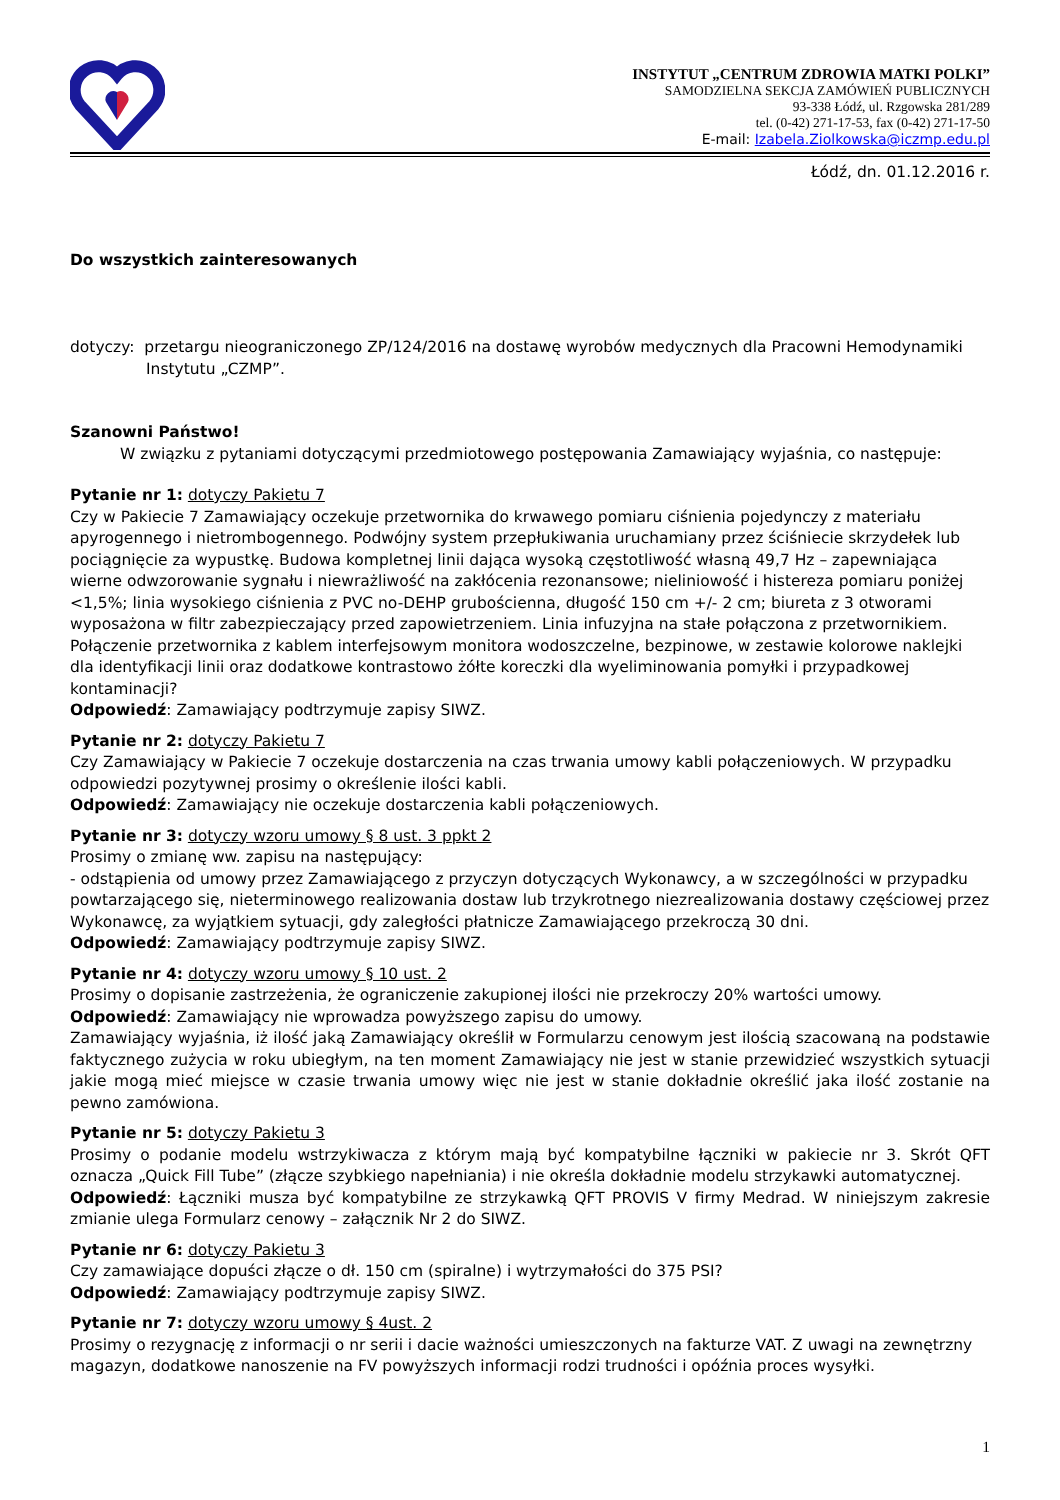INSTYTUT „CENTRUM ZDROWIA MATKI POLKI”
SAMODZIELNA SEKCJA ZAMÓWIEŃ PUBLICZNYCH
93-338 Łódź, ul. Rzgowska 281/289
tel. (0-42) 271-17-53, fax (0-42) 271-17-50
E-mail: Izabela.Ziolkowska@iczmp.edu.pl
Łódź, dn. 01.12.2016 r.
Do wszystkich zainteresowanych
dotyczy: przetargu nieograniczonego ZP/124/2016 na dostawę wyrobów medycznych dla Pracowni Hemodynamiki Instytutu „CZMP”.
Szanowni Państwo!
W związku z pytaniami dotyczącymi przedmiotowego postępowania Zamawiający wyjaśnia, co następuje:
Pytanie nr 1: dotyczy Pakietu 7
Czy w Pakiecie 7 Zamawiający oczekuje przetwornika do krwawego pomiaru ciśnienia pojedynczy z materiału apyrogennego i nietrombogennego. Podwójny system przepłukiwania uruchamiany przez ściśniecie skrzydełek lub pociągnięcie za wypustkę. Budowa kompletnej linii dająca wysoką częstotliwość własną 49,7 Hz – zapewniająca wierne odwzorowanie sygnału i niewrażliwość na zakłócenia rezonansowe; nieliniowość i histereza pomiaru poniżej <1,5%; linia wysokiego ciśnienia z PVC no-DEHP grubościenna, długość 150 cm +/- 2 cm; biureta z 3 otworami wyposażona w filtr zabezpieczający przed zapowietrzeniem. Linia infuzyjna na stałe połączona z przetwornikiem. Połączenie przetwornika z kablem interfejsowym monitora wodoszczelne, bezpinowe, w zestawie kolorowe naklejki dla identyfikacji linii oraz dodatkowe kontrastowo żółte koreczki dla wyeliminowania pomyłki i przypadkowej kontaminacji?
Odpowiedź: Zamawiający podtrzymuje zapisy SIWZ.
Pytanie nr 2: dotyczy Pakietu 7
Czy Zamawiający w Pakiecie 7 oczekuje dostarczenia na czas trwania umowy kabli połączeniowych. W przypadku odpowiedzi pozytywnej prosimy o określenie ilości kabli.
Odpowiedź: Zamawiający nie oczekuje dostarczenia kabli połączeniowych.
Pytanie nr 3: dotyczy wzoru umowy § 8 ust. 3 ppkt 2
Prosimy o zmianę ww. zapisu na następujący:
- odstąpienia od umowy przez Zamawiającego z przyczyn dotyczących Wykonawcy, a w szczególności w przypadku powtarzającego się, nieterminowego realizowania dostaw lub trzykrotnego niezrealizowania dostawy częściowej przez Wykonawcę, za wyjątkiem sytuacji, gdy zaległości płatnicze Zamawiającego przekroczą 30 dni.
Odpowiedź: Zamawiający podtrzymuje zapisy SIWZ.
Pytanie nr 4: dotyczy wzoru umowy § 10 ust. 2
Prosimy o dopisanie zastrzeżenia, że ograniczenie zakupionej ilości nie przekroczy 20% wartości umowy.
Odpowiedź: Zamawiający nie wprowadza powyższego zapisu do umowy.
Zamawiający wyjaśnia, iż ilość jaką Zamawiający określił w Formularzu cenowym jest ilością szacowaną na podstawie faktycznego zużycia w roku ubiegłym, na ten moment Zamawiający nie jest w stanie przewidzieć wszystkich sytuacji jakie mogą mieć miejsce w czasie trwania umowy więc nie jest w stanie dokładnie określić jaka ilość zostanie na pewno zamówiona.
Pytanie nr 5: dotyczy Pakietu 3
Prosimy o podanie modelu wstrzykiwacza z którym mają być kompatybilne łączniki w pakiecie nr 3. Skrót QFT oznacza „Quick Fill Tube” (złącze szybkiego napełniania) i nie określa dokładnie modelu strzykawki automatycznej.
Odpowiedź: Łączniki musza być kompatybilne ze strzykawką QFT PROVIS V firmy Medrad. W niniejszym zakresie zmianie ulega Formularz cenowy – załącznik Nr 2 do SIWZ.
Pytanie nr 6: dotyczy Pakietu 3
Czy zamawiające dopuści złącze o dł. 150 cm (spiralne) i wytrzymałości do 375 PSI?
Odpowiedź: Zamawiający podtrzymuje zapisy SIWZ.
Pytanie nr 7: dotyczy wzoru umowy § 4ust. 2
Prosimy o rezygnację z informacji o nr serii i dacie ważności umieszczonych na fakturze VAT. Z uwagi na zewnętrzny magazyn, dodatkowe nanoszenie na FV powyższych informacji rodzi trudności i opóźnia proces wysyłki.
1